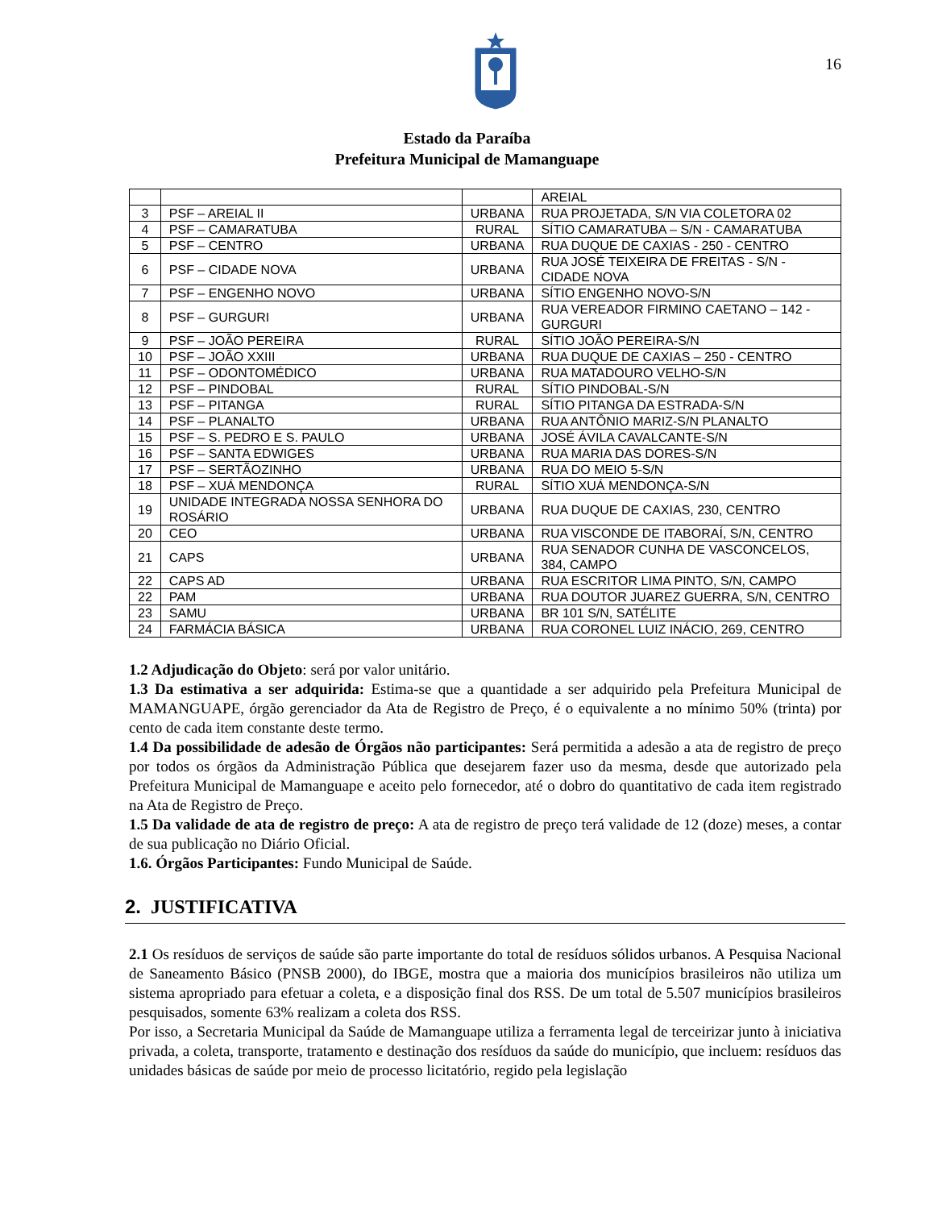16
Estado da Paraíba
Prefeitura Municipal de Mamanguape
| | | | AREIAL |
| 3 | PSF – AREIAL II | URBANA | RUA PROJETADA, S/N VIA COLETORA 02 |
| 4 | PSF – CAMARATUBA | RURAL | SÍTIO CAMARATUBA – S/N - CAMARATUBA |
| 5 | PSF – CENTRO | URBANA | RUA DUQUE DE CAXIAS - 250 - CENTRO |
| 6 | PSF – CIDADE NOVA | URBANA | RUA JOSÉ TEIXEIRA DE FREITAS - S/N - CIDADE NOVA |
| 7 | PSF – ENGENHO NOVO | URBANA | SÍTIO ENGENHO NOVO-S/N |
| 8 | PSF – GURGURI | URBANA | RUA VEREADOR FIRMINO CAETANO – 142 - GURGURI |
| 9 | PSF – JOÃO PEREIRA | RURAL | SÍTIO JOÃO PEREIRA-S/N |
| 10 | PSF – JOÃO XXIII | URBANA | RUA DUQUE DE CAXIAS – 250 - CENTRO |
| 11 | PSF – ODONTOMÉDICO | URBANA | RUA MATADOURO VELHO-S/N |
| 12 | PSF – PINDOBAL | RURAL | SÍTIO PINDOBAL-S/N |
| 13 | PSF – PITANGA | RURAL | SÍTIO PITANGA DA ESTRADA-S/N |
| 14 | PSF – PLANALTO | URBANA | RUA ANTÔNIO MARIZ-S/N PLANALTO |
| 15 | PSF – S. PEDRO E S. PAULO | URBANA | JOSÉ ÁVILA CAVALCANTE-S/N |
| 16 | PSF – SANTA EDWIGES | URBANA | RUA MARIA DAS DORES-S/N |
| 17 | PSF – SERTÃOZINHO | URBANA | RUA DO MEIO 5-S/N |
| 18 | PSF – XUÁ MENDONÇA | RURAL | SÍTIO XUÁ MENDONÇA-S/N |
| 19 | UNIDADE INTEGRADA NOSSA SENHORA DO ROSÁRIO | URBANA | RUA DUQUE DE CAXIAS, 230, CENTRO |
| 20 | CEO | URBANA | RUA VISCONDE DE ITABORAÍ, S/N, CENTRO |
| 21 | CAPS | URBANA | RUA SENADOR CUNHA DE VASCONCELOS, 384, CAMPO |
| 22 | CAPS AD | URBANA | RUA ESCRITOR LIMA PINTO, S/N, CAMPO |
| 22 | PAM | URBANA | RUA DOUTOR JUAREZ GUERRA, S/N, CENTRO |
| 23 | SAMU | URBANA | BR 101 S/N, SATÉLITE |
| 24 | FARMÁCIA BÁSICA | URBANA | RUA CORONEL LUIZ INÁCIO, 269, CENTRO |
1.2 Adjudicação do Objeto: será por valor unitário.
1.3 Da estimativa a ser adquirida: Estima-se que a quantidade a ser adquirido pela Prefeitura Municipal de MAMANGUAPE, órgão gerenciador da Ata de Registro de Preço, é o equivalente a no mínimo 50% (trinta) por cento de cada item constante deste termo.
1.4 Da possibilidade de adesão de Órgãos não participantes: Será permitida a adesão a ata de registro de preço por todos os órgãos da Administração Pública que desejarem fazer uso da mesma, desde que autorizado pela Prefeitura Municipal de Mamanguape e aceito pelo fornecedor, até o dobro do quantitativo de cada item registrado na Ata de Registro de Preço.
1.5 Da validade de ata de registro de preço: A ata de registro de preço terá validade de 12 (doze) meses, a contar de sua publicação no Diário Oficial.
1.6. Órgãos Participantes: Fundo Municipal de Saúde.
2. JUSTIFICATIVA
2.1 Os resíduos de serviços de saúde são parte importante do total de resíduos sólidos urbanos. A Pesquisa Nacional de Saneamento Básico (PNSB 2000), do IBGE, mostra que a maioria dos municípios brasileiros não utiliza um sistema apropriado para efetuar a coleta, e a disposição final dos RSS. De um total de 5.507 municípios brasileiros pesquisados, somente 63% realizam a coleta dos RSS.
Por isso, a Secretaria Municipal da Saúde de Mamanguape utiliza a ferramenta legal de terceirizar junto à iniciativa privada, a coleta, transporte, tratamento e destinação dos resíduos da saúde do município, que incluem: resíduos das unidades básicas de saúde por meio de processo licitatório, regido pela legislação